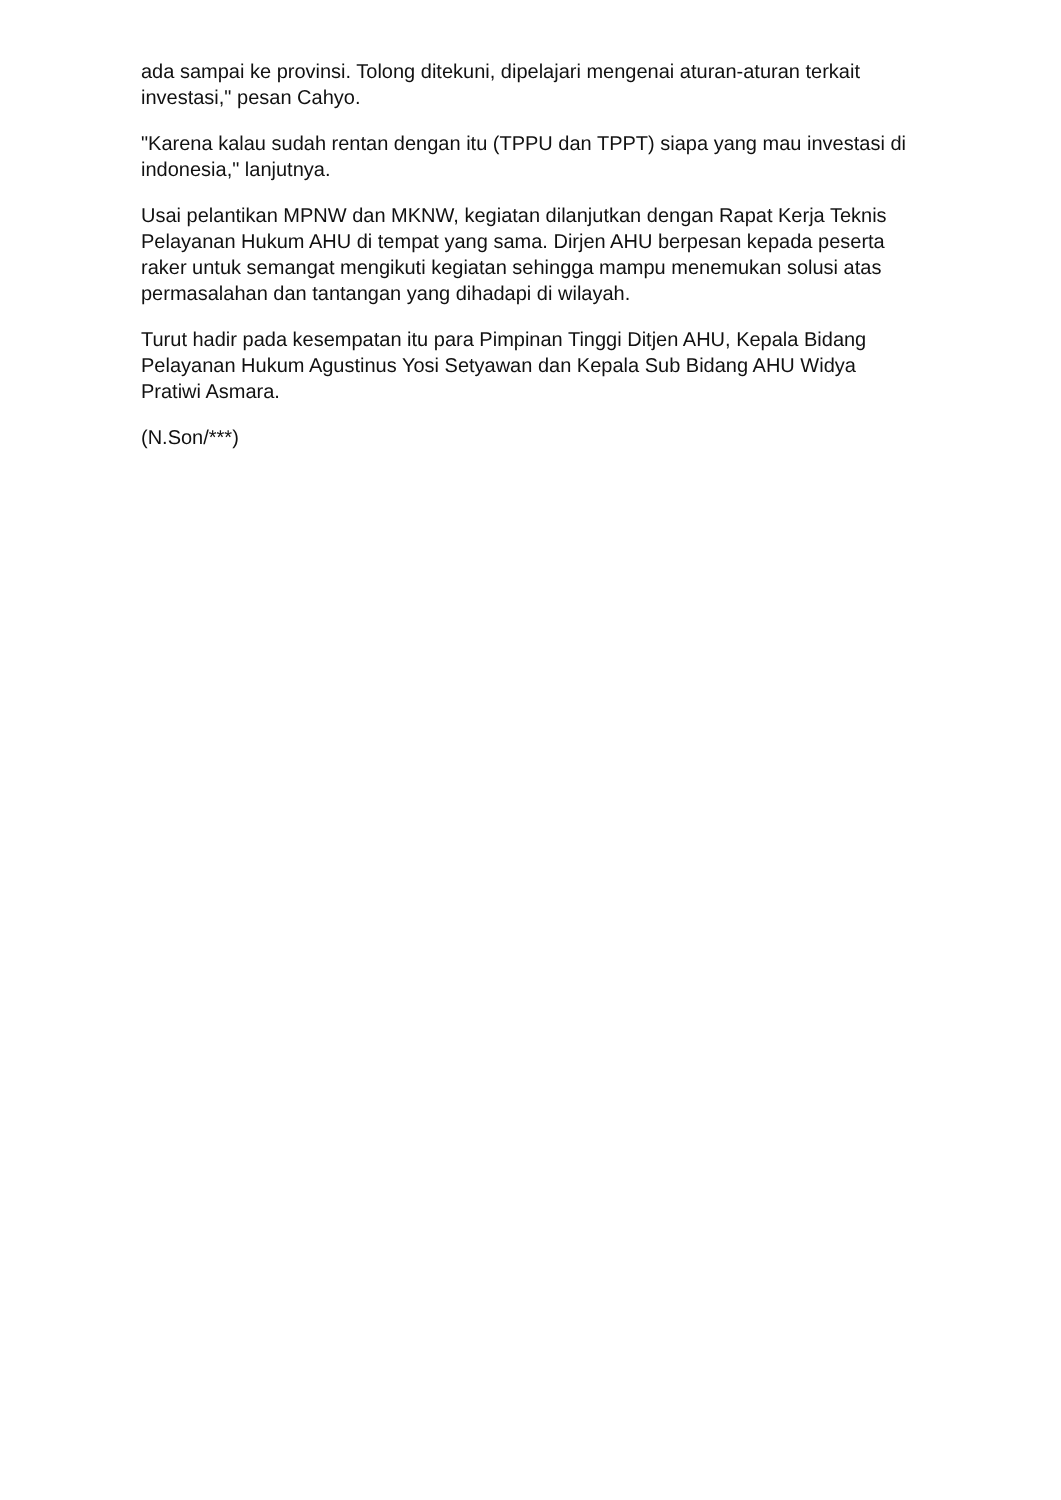ada sampai ke provinsi. Tolong ditekuni, dipelajari mengenai aturan-aturan terkait investasi," pesan Cahyo.
"Karena kalau sudah rentan dengan itu (TPPU dan TPPT) siapa yang mau investasi di indonesia," lanjutnya.
Usai pelantikan MPNW dan MKNW, kegiatan dilanjutkan dengan Rapat Kerja Teknis Pelayanan Hukum AHU di tempat yang sama. Dirjen AHU berpesan kepada peserta raker untuk semangat mengikuti kegiatan sehingga mampu menemukan solusi atas permasalahan dan tantangan yang dihadapi di wilayah.
Turut hadir pada kesempatan itu para Pimpinan Tinggi Ditjen AHU, Kepala Bidang Pelayanan Hukum Agustinus Yosi Setyawan dan Kepala Sub Bidang AHU Widya Pratiwi Asmara.
(N.Son/***)